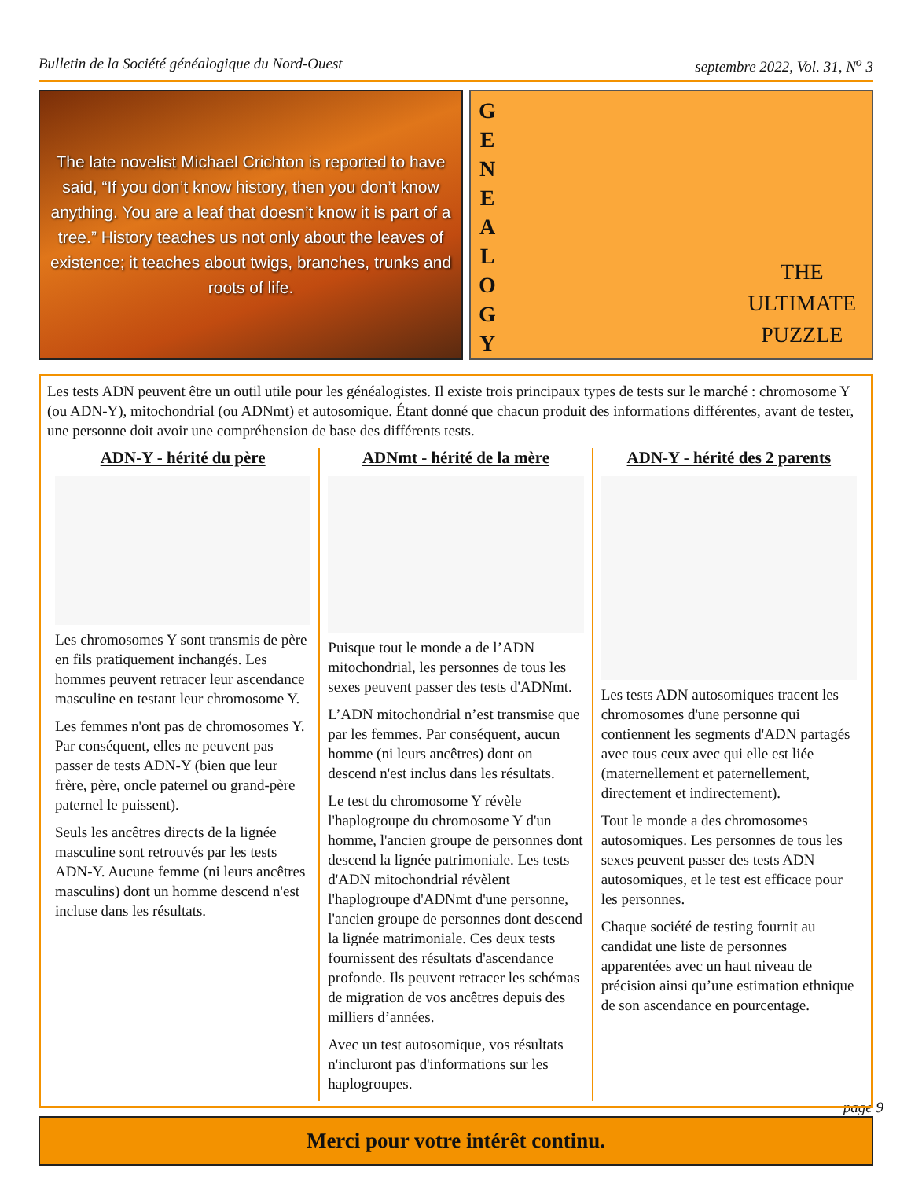Bulletin de la Société généalogique du Nord-Ouest septembre 2022, Vol. 31, N<sup>o</sup> 3
The late novelist Michael Crichton is reported to have said, “If you don’t know history, then you don’t know anything. You are a leaf that doesn’t know it is part of a tree.” History teaches us not only about the leaves of existence; it teaches about twigs, branches, trunks and roots of life.
G
E
N
E
A
L
O
G
Y
THE
ULTIMATE
PUZZLE
Les tests ADN peuvent être un outil utile pour les généalogistes. Il existe trois principaux types de tests sur le marché : chromosome Y (ou ADN-Y), mitochondrial (ou ADNmt) et autosomique. Étant donné que chacun produit des informations différentes, avant de tester, une personne doit avoir une compréhension de base des différents tests.
ADN-Y - hérité du père
Les chromosomes Y sont transmis de père en fils pratiquement inchangés. Les hommes peuvent retracer leur ascendance masculine en testant leur chromosome Y.
Les femmes n'ont pas de chromosomes Y. Par conséquent, elles ne peuvent pas passer de tests ADN-Y (bien que leur frère, père, oncle paternel ou grand-père paternel le puissent).
Seuls les ancêtres directs de la lignée masculine sont retrouvés par les tests ADN-Y. Aucune femme (ni leurs ancêtres masculins) dont un homme descend n'est incluse dans les résultats.
ADNmt - hérité de la mère
Puisque tout le monde a de l’ADN mitochondrial, les personnes de tous les sexes peuvent passer des tests d'ADNmt.
L’ADN mitochondrial n’est transmise que par les femmes. Par conséquent, aucun homme (ni leurs ancêtres) dont on descend n'est inclus dans les résultats.
Le test du chromosome Y révèle l'haplogroupe du chromosome Y d'un homme, l'ancien groupe de personnes dont descend la lignée patrimoniale. Les tests d'ADN mitochondrial révèlent l'haplogroupe d'ADNmt d'une personne, l'ancien groupe de personnes dont descend la lignée matrimoniale. Ces deux tests fournissent des résultats d'ascendance profonde. Ils peuvent retracer les schémas de migration de vos ancêtres depuis des milliers d’années.
Avec un test autosomique, vos résultats n'incluront pas d'informations sur les haplogroupes.
ADN-Y - hérité des 2 parents
Les tests ADN autosomiques tracent les chromosomes d'une personne qui contiennent les segments d'ADN partagés avec tous ceux avec qui elle est liée (maternellement et paternellement, directement et indirectement).
Tout le monde a des chromosomes autosomiques. Les personnes de tous les sexes peuvent passer des tests ADN autosomiques, et le test est efficace pour les personnes.
Chaque société de testing fournit au candidat une liste de personnes apparentées avec un haut niveau de précision ainsi qu’une estimation ethnique de son ascendance en pourcentage.
Merci pour votre intérêt continu.
page 9